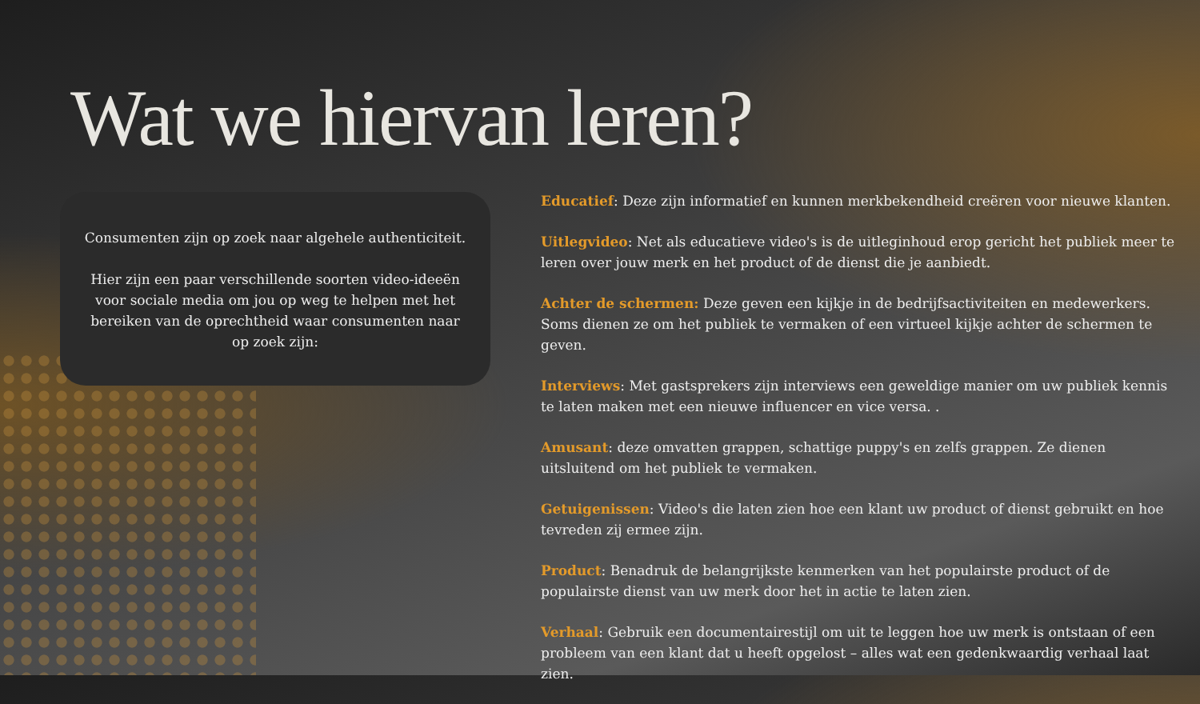Wat we hiervan leren?
Consumenten zijn op zoek naar algehele authenticiteit.
Hier zijn een paar verschillende soorten video-ideeën voor sociale media om jou op weg te helpen met het bereiken van de oprechtheid waar consumenten naar op zoek zijn:
Educatief: Deze zijn informatief en kunnen merkbekendheid creëren voor nieuwe klanten.
Uitlegvideo: Net als educatieve video's is de uitleginhoud erop gericht het publiek meer te leren over jouw merk en het product of de dienst die je aanbiedt.
Achter de schermen: Deze geven een kijkje in de bedrijfsactiviteiten en medewerkers. Soms dienen ze om het publiek te vermaken of een virtueel kijkje achter de schermen te geven.
Interviews: Met gastsprekers zijn interviews een geweldige manier om uw publiek kennis te laten maken met een nieuwe influencer en vice versa. .
Amusant: deze omvatten grappen, schattige puppy's en zelfs grappen. Ze dienen uitsluitend om het publiek te vermaken.
Getuigenissen: Video's die laten zien hoe een klant uw product of dienst gebruikt en hoe tevreden zij ermee zijn.
Product: Benadruk de belangrijkste kenmerken van het populairste product of de populairste dienst van uw merk door het in actie te laten zien.
Verhaal: Gebruik een documentairestijl om uit te leggen hoe uw merk is ontstaan of een probleem van een klant dat u heeft opgelost – alles wat een gedenkwaardig verhaal laat zien.